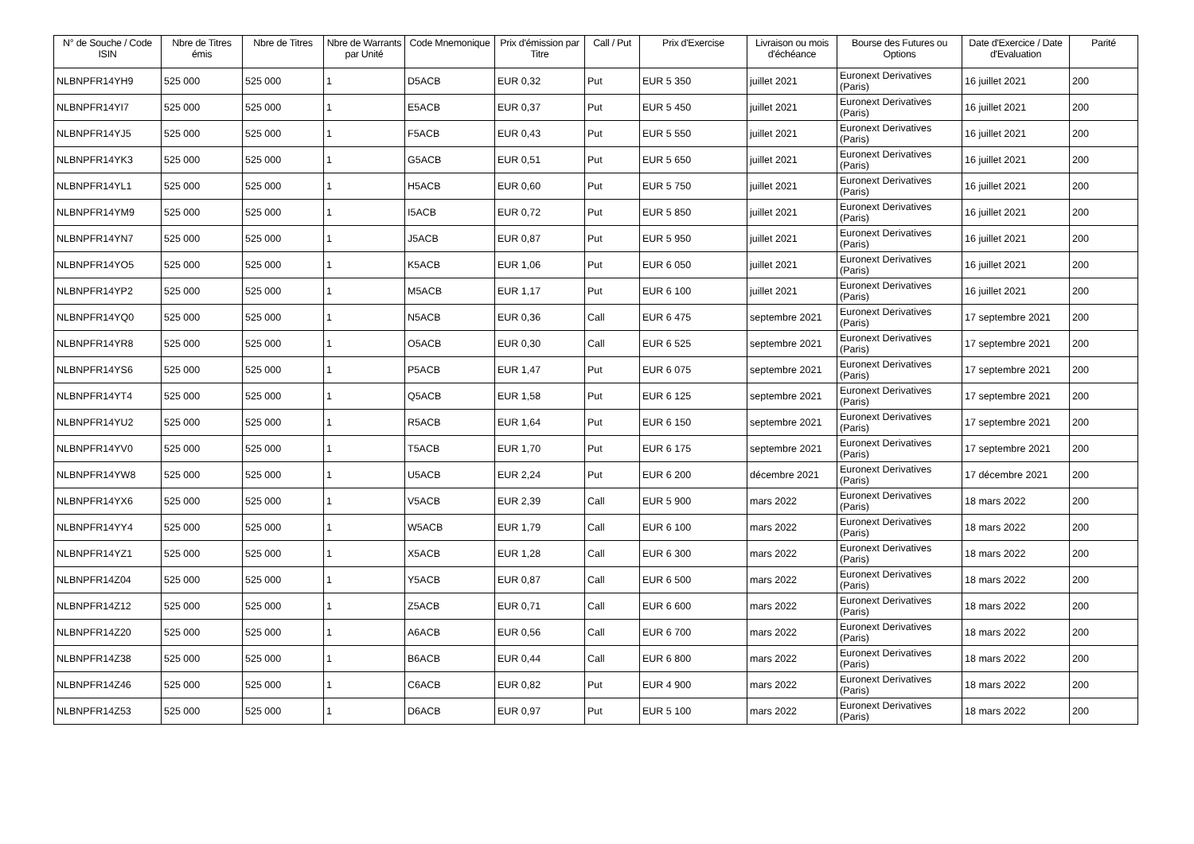| N° de Souche / Code ISIN | Nbre de Titres émis | Nbre de Titres | Nbre de Warrants par Unité | Code Mnemonique | Prix d'émission par Titre | Call / Put | Prix d'Exercise | Livraison ou mois d'échéance | Bourse des Futures ou Options | Date d'Exercice / Date d'Evaluation | Parité |
| --- | --- | --- | --- | --- | --- | --- | --- | --- | --- | --- | --- |
| NLBNPFR14YH9 | 525 000 | 525 000 | 1 | D5ACB | EUR 0,32 | Put | EUR 5 350 | juillet 2021 | Euronext Derivatives (Paris) | 16 juillet 2021 | 200 |
| NLBNPFR14YI7 | 525 000 | 525 000 | 1 | E5ACB | EUR 0,37 | Put | EUR 5 450 | juillet 2021 | Euronext Derivatives (Paris) | 16 juillet 2021 | 200 |
| NLBNPFR14YJ5 | 525 000 | 525 000 | 1 | F5ACB | EUR 0,43 | Put | EUR 5 550 | juillet 2021 | Euronext Derivatives (Paris) | 16 juillet 2021 | 200 |
| NLBNPFR14YK3 | 525 000 | 525 000 | 1 | G5ACB | EUR 0,51 | Put | EUR 5 650 | juillet 2021 | Euronext Derivatives (Paris) | 16 juillet 2021 | 200 |
| NLBNPFR14YL1 | 525 000 | 525 000 | 1 | H5ACB | EUR 0,60 | Put | EUR 5 750 | juillet 2021 | Euronext Derivatives (Paris) | 16 juillet 2021 | 200 |
| NLBNPFR14YM9 | 525 000 | 525 000 | 1 | I5ACB | EUR 0,72 | Put | EUR 5 850 | juillet 2021 | Euronext Derivatives (Paris) | 16 juillet 2021 | 200 |
| NLBNPFR14YN7 | 525 000 | 525 000 | 1 | J5ACB | EUR 0,87 | Put | EUR 5 950 | juillet 2021 | Euronext Derivatives (Paris) | 16 juillet 2021 | 200 |
| NLBNPFR14YO5 | 525 000 | 525 000 | 1 | K5ACB | EUR 1,06 | Put | EUR 6 050 | juillet 2021 | Euronext Derivatives (Paris) | 16 juillet 2021 | 200 |
| NLBNPFR14YP2 | 525 000 | 525 000 | 1 | M5ACB | EUR 1,17 | Put | EUR 6 100 | juillet 2021 | Euronext Derivatives (Paris) | 16 juillet 2021 | 200 |
| NLBNPFR14YQ0 | 525 000 | 525 000 | 1 | N5ACB | EUR 0,36 | Call | EUR 6 475 | septembre 2021 | Euronext Derivatives (Paris) | 17 septembre 2021 | 200 |
| NLBNPFR14YR8 | 525 000 | 525 000 | 1 | O5ACB | EUR 0,30 | Call | EUR 6 525 | septembre 2021 | Euronext Derivatives (Paris) | 17 septembre 2021 | 200 |
| NLBNPFR14YS6 | 525 000 | 525 000 | 1 | P5ACB | EUR 1,47 | Put | EUR 6 075 | septembre 2021 | Euronext Derivatives (Paris) | 17 septembre 2021 | 200 |
| NLBNPFR14YT4 | 525 000 | 525 000 | 1 | Q5ACB | EUR 1,58 | Put | EUR 6 125 | septembre 2021 | Euronext Derivatives (Paris) | 17 septembre 2021 | 200 |
| NLBNPFR14YU2 | 525 000 | 525 000 | 1 | R5ACB | EUR 1,64 | Put | EUR 6 150 | septembre 2021 | Euronext Derivatives (Paris) | 17 septembre 2021 | 200 |
| NLBNPFR14YV0 | 525 000 | 525 000 | 1 | T5ACB | EUR 1,70 | Put | EUR 6 175 | septembre 2021 | Euronext Derivatives (Paris) | 17 septembre 2021 | 200 |
| NLBNPFR14YW8 | 525 000 | 525 000 | 1 | U5ACB | EUR 2,24 | Put | EUR 6 200 | décembre 2021 | Euronext Derivatives (Paris) | 17 décembre 2021 | 200 |
| NLBNPFR14YX6 | 525 000 | 525 000 | 1 | V5ACB | EUR 2,39 | Call | EUR 5 900 | mars 2022 | Euronext Derivatives (Paris) | 18 mars 2022 | 200 |
| NLBNPFR14YY4 | 525 000 | 525 000 | 1 | W5ACB | EUR 1,79 | Call | EUR 6 100 | mars 2022 | Euronext Derivatives (Paris) | 18 mars 2022 | 200 |
| NLBNPFR14YZ1 | 525 000 | 525 000 | 1 | X5ACB | EUR 1,28 | Call | EUR 6 300 | mars 2022 | Euronext Derivatives (Paris) | 18 mars 2022 | 200 |
| NLBNPFR14Z04 | 525 000 | 525 000 | 1 | Y5ACB | EUR 0,87 | Call | EUR 6 500 | mars 2022 | Euronext Derivatives (Paris) | 18 mars 2022 | 200 |
| NLBNPFR14Z12 | 525 000 | 525 000 | 1 | Z5ACB | EUR 0,71 | Call | EUR 6 600 | mars 2022 | Euronext Derivatives (Paris) | 18 mars 2022 | 200 |
| NLBNPFR14Z20 | 525 000 | 525 000 | 1 | A6ACB | EUR 0,56 | Call | EUR 6 700 | mars 2022 | Euronext Derivatives (Paris) | 18 mars 2022 | 200 |
| NLBNPFR14Z38 | 525 000 | 525 000 | 1 | B6ACB | EUR 0,44 | Call | EUR 6 800 | mars 2022 | Euronext Derivatives (Paris) | 18 mars 2022 | 200 |
| NLBNPFR14Z46 | 525 000 | 525 000 | 1 | C6ACB | EUR 0,82 | Put | EUR 4 900 | mars 2022 | Euronext Derivatives (Paris) | 18 mars 2022 | 200 |
| NLBNPFR14Z53 | 525 000 | 525 000 | 1 | D6ACB | EUR 0,97 | Put | EUR 5 100 | mars 2022 | Euronext Derivatives (Paris) | 18 mars 2022 | 200 |